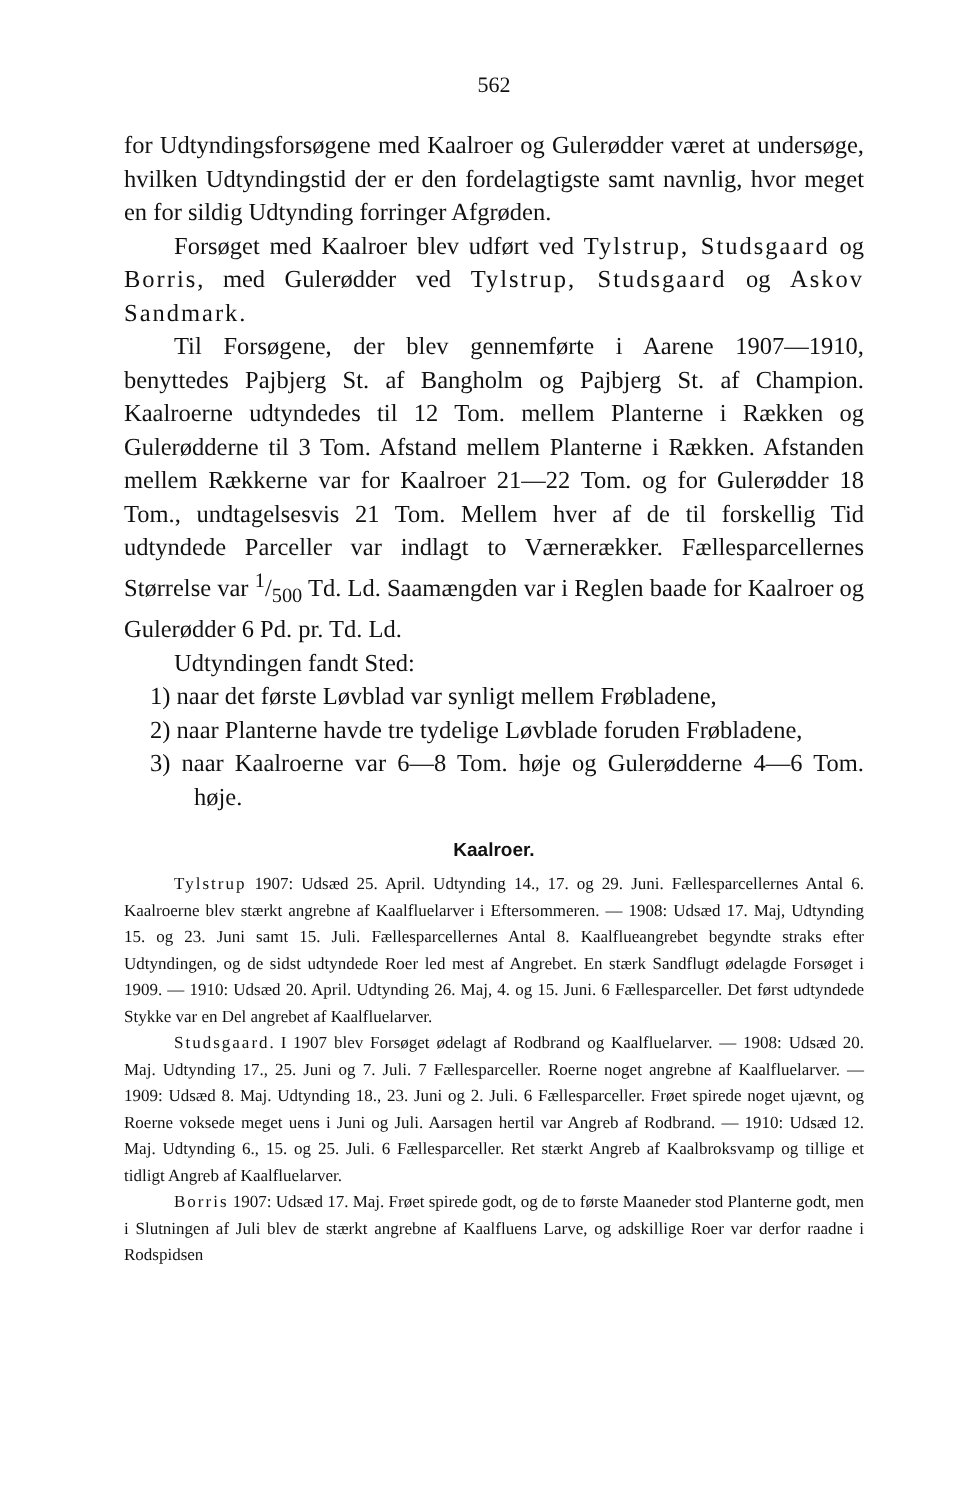562
for Udtyndingsforsøgene med Kaalroer og Gulerødder været at undersøge, hvilken Udtyndingstid der er den fordelagtigste samt navnlig, hvor meget en for sildig Udtynding forringer Afgrøden.
Forsøget med Kaalroer blev udført ved Tylstrup, Studsgaard og Borris, med Gulerødder ved Tylstrup, Studsgaard og Askov Sandmark.
Til Forsøgene, der blev gennemførte i Aarene 1907—1910, benyttedes Pajbjerg St. af Bangholm og Pajbjerg St. af Champion. Kaalroerne udtyndedes til 12 Tom. mellem Planterne i Rækken og Gulerødderne til 3 Tom. Afstand mellem Planterne i Rækken. Afstanden mellem Rækkerne var for Kaalroer 21—22 Tom. og for Gulerødder 18 Tom., undtagelsesvis 21 Tom. Mellem hver af de til forskellig Tid udtyndede Parceller var indlagt to Værnerækker. Fællesparcellernes Størrelse var 1/500 Td. Ld. Saamængden var i Reglen baade for Kaalroer og Gulerødder 6 Pd. pr. Td. Ld.
Udtyndingen fandt Sted:
1) naar det første Løvblad var synligt mellem Frøbladene,
2) naar Planterne havde tre tydelige Løvblade foruden Frøbladene,
3) naar Kaalroerne var 6—8 Tom. høje og Gulerødderne 4—6 Tom. høje.
Kaalroer.
Tylstrup 1907: Udsæd 25. April. Udtynding 14., 17. og 29. Juni. Fællesparcellernes Antal 6. Kaalroerne blev stærkt angrebne af Kaalfluelarver i Eftersommeren. — 1908: Udsæd 17. Maj, Udtynding 15. og 23. Juni samt 15. Juli. Fællesparcellernes Antal 8. Kaalflueangrebet begyndte straks efter Udtyndingen, og de sidst udtyndede Roer led mest af Angrebet. En stærk Sandflugt ødelagde Forsøget i 1909. — 1910: Udsæd 20. April. Udtynding 26. Maj, 4. og 15. Juni. 6 Fællesparceller. Det først udtyndede Stykke var en Del angrebet af Kaalfluelarver.
Studsgaard. I 1907 blev Forsøget ødelagt af Rodbrand og Kaalfluelarver. — 1908: Udsæd 20. Maj. Udtynding 17., 25. Juni og 7. Juli. 7 Fællesparceller. Roerne noget angrebne af Kaalfluelarver. — 1909: Udsæd 8. Maj. Udtynding 18., 23. Juni og 2. Juli. 6 Fællesparceller. Frøet spirede noget ujævnt, og Roerne voksede meget uens i Juni og Juli. Aarsagen hertil var Angreb af Rodbrand. — 1910: Udsæd 12. Maj. Udtynding 6., 15. og 25. Juli. 6 Fællesparceller. Ret stærkt Angreb af Kaalbroksvamp og tillige et tidligt Angreb af Kaalfluelarver.
Borris 1907: Udsæd 17. Maj. Frøet spirede godt, og de to første Maaneder stod Planterne godt, men i Slutningen af Juli blev de stærkt angrebne af Kaalfluens Larve, og adskillige Roer var derfor raadne i Rodspidsen